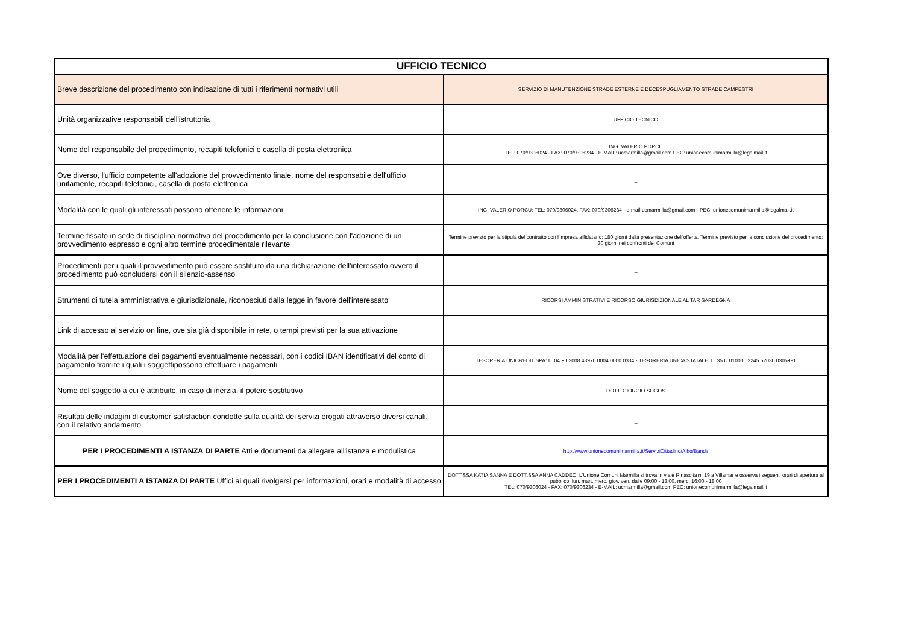| UFFICIO TECNICO | |
| --- | --- |
| Breve descrizione del procedimento con indicazione di tutti i riferimenti normativi utili | SERVIZIO DI MANUTENZIONE STRADE ESTERNE E DECESPUGLIAMENTO STRADE CAMPESTRI |
| Unità organizzative responsabili dell'istruttoria | UFFICIO TECNICO |
| Nome del responsabile del procedimento, recapiti telefonici e casella di posta elettronica | ING. VALERIO PORCU TEL: 070/9306024 - FAX: 070/9306234 - E-MAIL: ucmarmilla@gmail.com PEC: unionecomunimarmilla@legalmail.it |
| Ove diverso, l'ufficio competente all'adozione del provvedimento finale, nome del responsabile dell'ufficio unitamente, recapiti telefonici, casella di posta elettronica | _ |
| Modalità con le quali gli interessati possono ottenere le informazioni | ING. VALERIO PORCU: TEL: 070/9306024, FAX: 070/9306234 - e-mail ucmarmilla@gmail.com - PEC: unionecomunimarmilla@legalmail.it |
| Termine fissato in sede di disciplina normativa del procedimento per la conclusione con l'adozione di un provvedimento espresso e ogni altro termine procedimentale rilevante | Termine previsto per la stipula del contratto con l'impresa affidatario: 180 giorni dalla presentazione dell'offerta. Termine previsto per la conclusione del procedimento: 30 giorni nei confronti dei Comuni |
| Procedimenti per i quali il provvedimento può essere sostituito da una dichiarazione dell'interessato ovvero il procedimento può concludersi con il silenzio-assenso | _ |
| Strumenti di tutela amministrativa e giurisdizionale, riconosciuti dalla legge in favore dell'interessato | RICORSI AMMINISTRATIVI E RICORSO GIURISDIZIONALE AL TAR SARDEGNA |
| Link di accesso al servizio on line, ove sia già disponibile in rete, o tempi previsti per la sua attivazione | _ |
| Modalità per l'effettuazione dei pagamenti eventualmente necessari, con i codici IBAN identificativi del conto di pagamento tramite i quali i soggettipossono effettuare i pagamenti | TESORERIA UNICREDIT SPA: IT 04 F 02008 43970 0004 0000 0334 - TESORERIA UNICA STATALE: IT 35 U 01000 03245 52030 0305991 |
| Nome del soggetto a cui è attribuito, in caso di inerzia, il potere sostitutivo | DOTT. GIORGIO SOGOS |
| Risultati delle indagini di customer satisfaction condotte sulla qualità dei servizi erogati attraverso diversi canali, con il relativo andamento | _ |
| PER I PROCEDIMENTI A ISTANZA DI PARTE Atti e documenti da allegare all'istanza e modulistica | http://www.unionecomunimarmilla.it/ServiziCittadino/Albo/Bandi/ |
| PER I PROCEDIMENTI A ISTANZA DI PARTE Uffici ai quali rivolgersi per informazioni, orari e modalità di accesso | DOTT.SSA KATIA SANNA E DOTT.SSA ANNA CADDEO. L'Unione Comuni Marmilla si trova in viale Rinascita n. 19 a Villamar e osserva i seguenti orari di apertura al pubblico: lun. mart. merc. giov. ven. dalle 09:00 - 13:00, merc. 16:00 - 18:00 TEL: 070/9306024 - FAX: 070/9306234 - E-MAIL: ucmarmilla@gmail.com PEC: unionecomunimarmilla@legalmail.it |